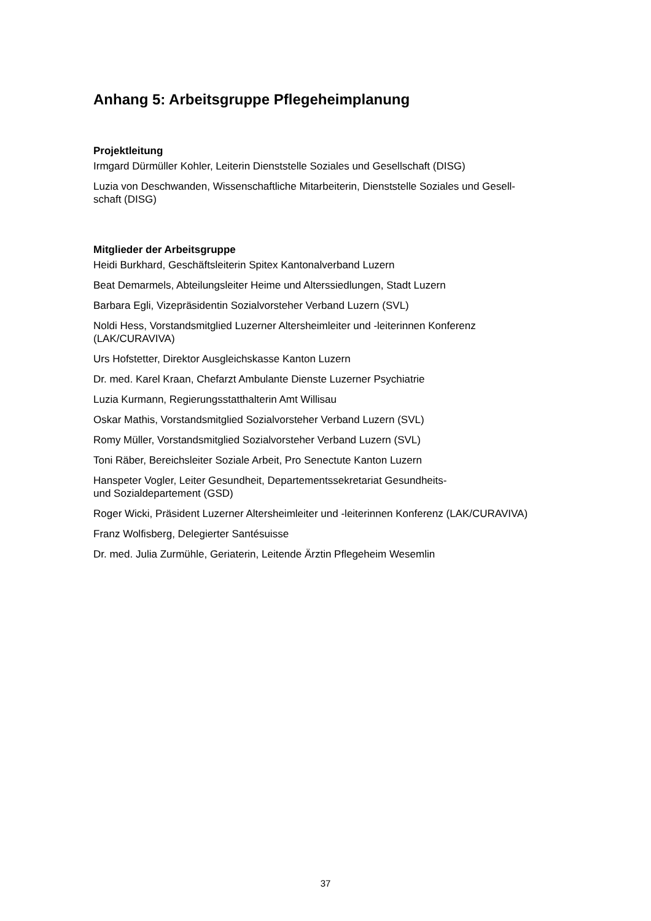Anhang 5: Arbeitsgruppe Pflegeheimplanung
Projektleitung
Irmgard Dürmüller Kohler, Leiterin Dienststelle Soziales und Gesellschaft (DISG)
Luzia von Deschwanden, Wissenschaftliche Mitarbeiterin, Dienststelle Soziales und Gesell-
schaft (DISG)
Mitglieder der Arbeitsgruppe
Heidi Burkhard, Geschäftsleiterin Spitex Kantonalverband Luzern
Beat Demarmels, Abteilungsleiter Heime und Alterssiedlungen, Stadt Luzern
Barbara Egli, Vizepräsidentin Sozialvorsteher Verband Luzern (SVL)
Noldi Hess, Vorstandsmitglied Luzerner Altersheimleiter und -leiterinnen Konferenz
(LAK/CURAVIVA)
Urs Hofstetter, Direktor Ausgleichskasse Kanton Luzern
Dr. med. Karel Kraan, Chefarzt Ambulante Dienste Luzerner Psychiatrie
Luzia Kurmann, Regierungsstatthalterin Amt Willisau
Oskar Mathis, Vorstandsmitglied Sozialvorsteher Verband Luzern (SVL)
Romy Müller, Vorstandsmitglied Sozialvorsteher Verband Luzern (SVL)
Toni Räber, Bereichsleiter Soziale Arbeit, Pro Senectute Kanton Luzern
Hanspeter Vogler, Leiter Gesundheit, Departementssekretariat Gesundheits-
und Sozialdepartement (GSD)
Roger Wicki, Präsident Luzerner Altersheimleiter und -leiterinnen Konferenz (LAK/CURAVIVA)
Franz Wolfisberg, Delegierter Santésuisse
Dr. med. Julia Zurmühle, Geriaterin, Leitende Ärztin Pflegeheim Wesemlin
37